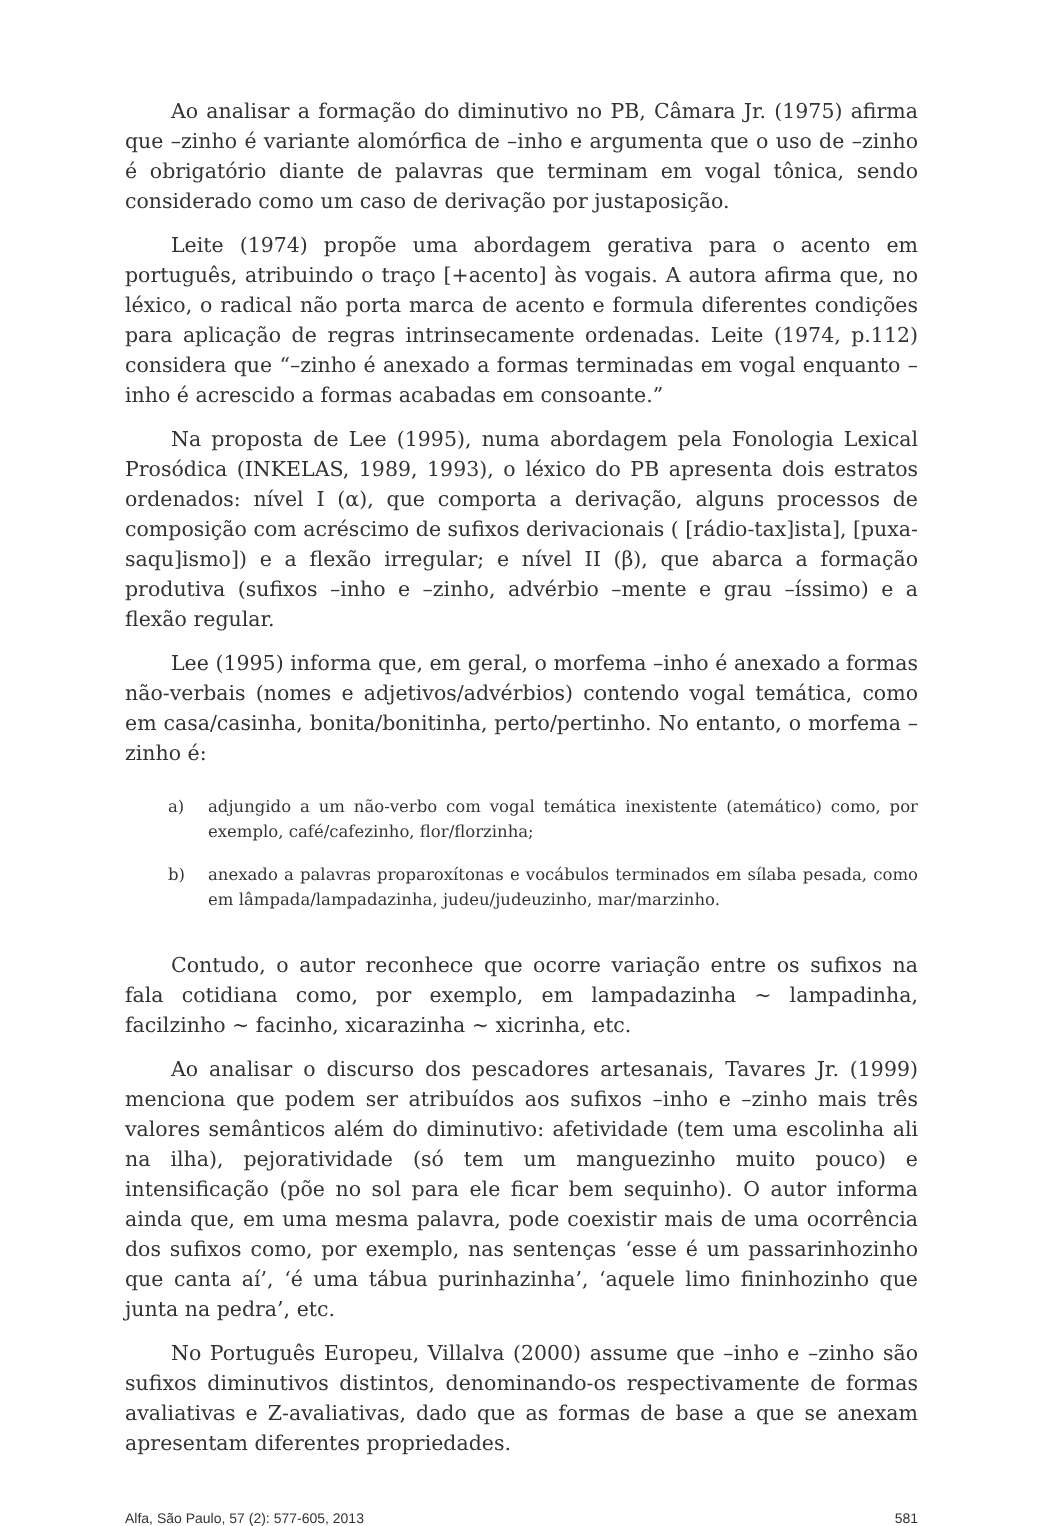Ao analisar a formação do diminutivo no PB, Câmara Jr. (1975) afirma que –zinho é variante alomórfica de –inho e argumenta que o uso de –zinho é obrigatório diante de palavras que terminam em vogal tônica, sendo considerado como um caso de derivação por justaposição.
Leite (1974) propõe uma abordagem gerativa para o acento em português, atribuindo o traço [+acento] às vogais. A autora afirma que, no léxico, o radical não porta marca de acento e formula diferentes condições para aplicação de regras intrinsecamente ordenadas. Leite (1974, p.112) considera que “–zinho é anexado a formas terminadas em vogal enquanto –inho é acrescido a formas acabadas em consoante.”
Na proposta de Lee (1995), numa abordagem pela Fonologia Lexical Prosódica (INKELAS, 1989, 1993), o léxico do PB apresenta dois estratos ordenados: nível I (α), que comporta a derivação, alguns processos de composição com acréscimo de sufixos derivacionais ( [rádio-tax]ista], [puxa-saqu]ismo]) e a flexão irregular; e nível II (β), que abarca a formação produtiva (sufixos –inho e –zinho, advérbio –mente e grau –íssimo) e a flexão regular.
Lee (1995) informa que, em geral, o morfema –inho é anexado a formas não-verbais (nomes e adjetivos/advérbios) contendo vogal temática, como em casa/casinha, bonita/bonitinha, perto/pertinho. No entanto, o morfema –zinho é:
a) adjungido a um não-verbo com vogal temática inexistente (atemático) como, por exemplo, café/cafezinho, flor/florzinha;
b) anexado a palavras proparoxítonas e vocábulos terminados em sílaba pesada, como em lâmpada/lampadazinha, judeu/judeuzinho, mar/marzinho.
Contudo, o autor reconhece que ocorre variação entre os sufixos na fala cotidiana como, por exemplo, em lampadazinha ~ lampadinha, facilzinho ~ facinho, xicarazinha ~ xicrinha, etc.
Ao analisar o discurso dos pescadores artesanais, Tavares Jr. (1999) menciona que podem ser atribuídos aos sufixos –inho e –zinho mais três valores semânticos além do diminutivo: afetividade (tem uma escolinha ali na ilha), pejoratividade (só tem um manguezinho muito pouco) e intensificação (põe no sol para ele ficar bem sequinho). O autor informa ainda que, em uma mesma palavra, pode coexistir mais de uma ocorrência dos sufixos como, por exemplo, nas sentenças ‘esse é um passarinhozinho que canta aí’, ‘é uma tábua purinhazinha’, ‘aquele limo fininhozinho que junta na pedra’, etc.
No Português Europeu, Villalva (2000) assume que –inho e –zinho são sufixos diminutivos distintos, denominando-os respectivamente de formas avaliativas e Z-avaliativas, dado que as formas de base a que se anexam apresentam diferentes propriedades.
Alfa, São Paulo, 57 (2): 577-605, 2013 581